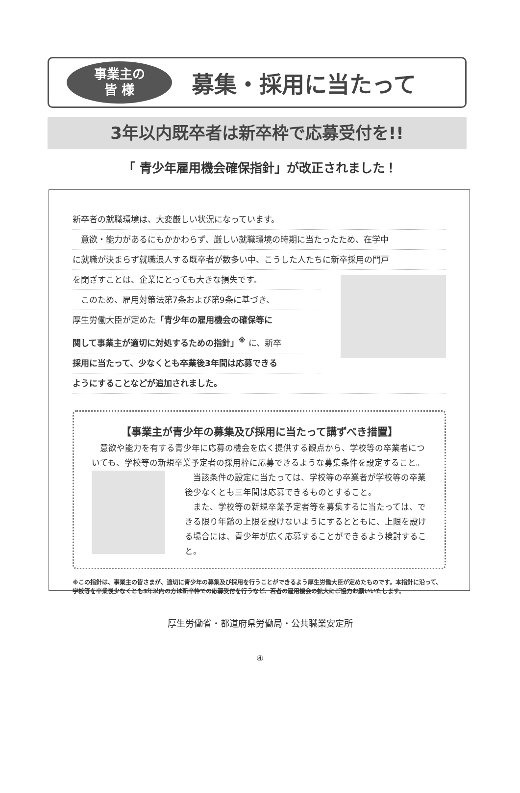事業主の
皆 様
募集・採用に当たって
3年以内既卒者は新卒枠で応募受付を!!
「 青少年雇用機会確保指針」が改正されました！
新卒者の就職環境は、大変厳しい状況になっています。
　意欲・能力があるにもかかわらず、厳しい就職環境の時期に当たったため、在学中
に就職が決まらず就職浪人する既卒者が数多い中、こうした人たちに新卒採用の門戸
を閉ざすことは、企業にとっても大きな損失です。
　このため、雇用対策法第7条および第9条に基づき、
厚生労働大臣が定めた「青少年の雇用機会の確保等に
関して事業主が適切に対処するための指針」<sup>※</sup> に、新卒
採用に当たって、少なくとも卒業後3年間は応募できる
ようにすることなどが追加されました。
【事業主が青少年の募集及び採用に当たって講ずべき措置】
　意欲や能力を有する青少年に応募の機会を広く提供する観点から、学校等の卒業者についても、学校等の新規卒業予定者の採用枠に応募できるような募集条件を設定すること。
　当該条件の設定に当たっては、学校等の卒業者が学校等の卒業後少なくとも三年間は応募できるものとすること。
　また、学校等の新規卒業予定者等を募集するに当たっては、できる限り年齢の上限を設けないようにするとともに、上限を設ける場合には、青少年が広く応募することができるよう検討すること。
※この指針は、事業主の皆さまが、適切に青少年の募集及び採用を行うことができるよう厚生労働大臣が定めたものです。本指針に沿って、学校等を卒業後少なくとも3年以内の方は新卒枠での応募受付を行うなど、若者の雇用機会の拡大にご協力お願いいたします。
厚生労働省・都道府県労働局・公共職業安定所
④